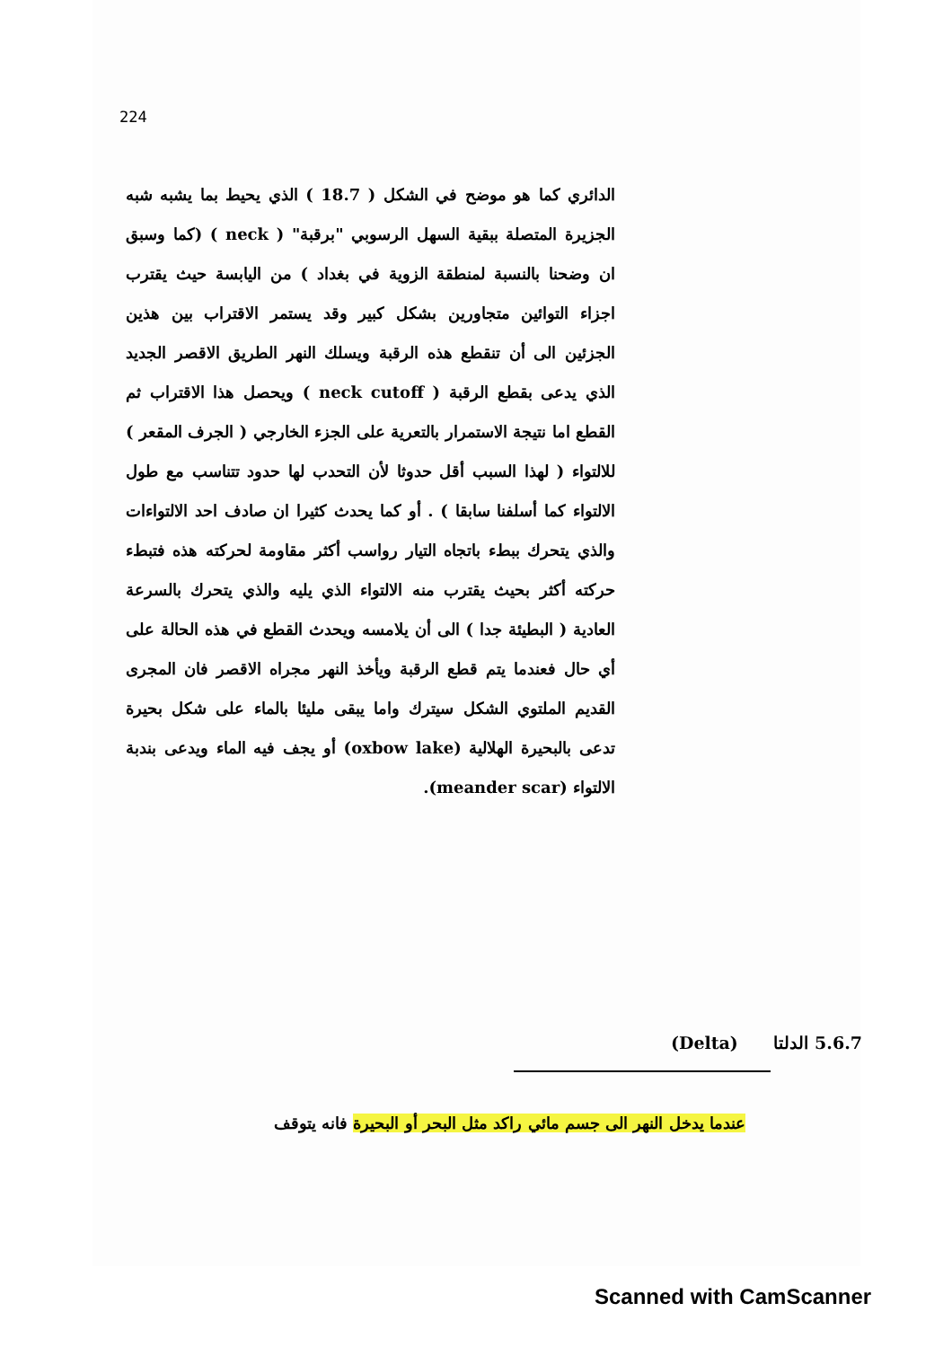224
الدائري كما هو موضح في الشكل ( 18.7 ) الذي يحيط بما يشبه شبه الجزيرة المتصلة ببقية السهل الرسوبي "برقبة" ( neck ) (كما وسبق ان وضحنا بالنسبة لمنطقة الزوية في بغداد ) من اليابسة حيث يقترب اجزاء التوائين متجاورين بشكل كبير وقد يستمر الاقتراب بين هذين الجزئين الى أن تنقطع هذه الرقبة ويسلك النهر الطريق الاقصر الجديد الذي يدعى بقطع الرقبة ( neck cutoff ) ويحصل هذا الاقتراب ثم القطع اما نتيجة الاستمرار بالتعرية على الجزء الخارجي ( الجرف المقعر ) للالتواء ( لهذا السبب أقل حدوثا لأن التحدب لها حدود تتناسب مع طول الالتواء كما أسلفنا سابقا ) . أو كما يحدث كثيرا ان صادف احد الالتواءات والذي يتحرك ببطء باتجاه التيار رواسب أكثر مقاومة لحركته هذه فتبطء حركته أكثر بحيث يقترب منه الالتواء الذي يليه والذي يتحرك بالسرعة العادية ( البطيئة جدا ) الى أن يلامسه ويحدث القطع في هذه الحالة على أي حال فعندما يتم قطع الرقبة ويأخذ النهر مجراه الاقصر فان المجرى القديم الملتوي الشكل سيترك واما يبقى مليئا بالماء على شكل بحيرة تدعى بالبحيرة الهلالية (oxbow lake) أو يجف فيه الماء ويدعى بندبة الالتواء (meander scar).
5.6.7 الدلتا (Delta)
عندما يدخل النهر الى جسم مائي راكد مثل البحر أو البحيرة فانه يتوقف
Scanned with CamScanner